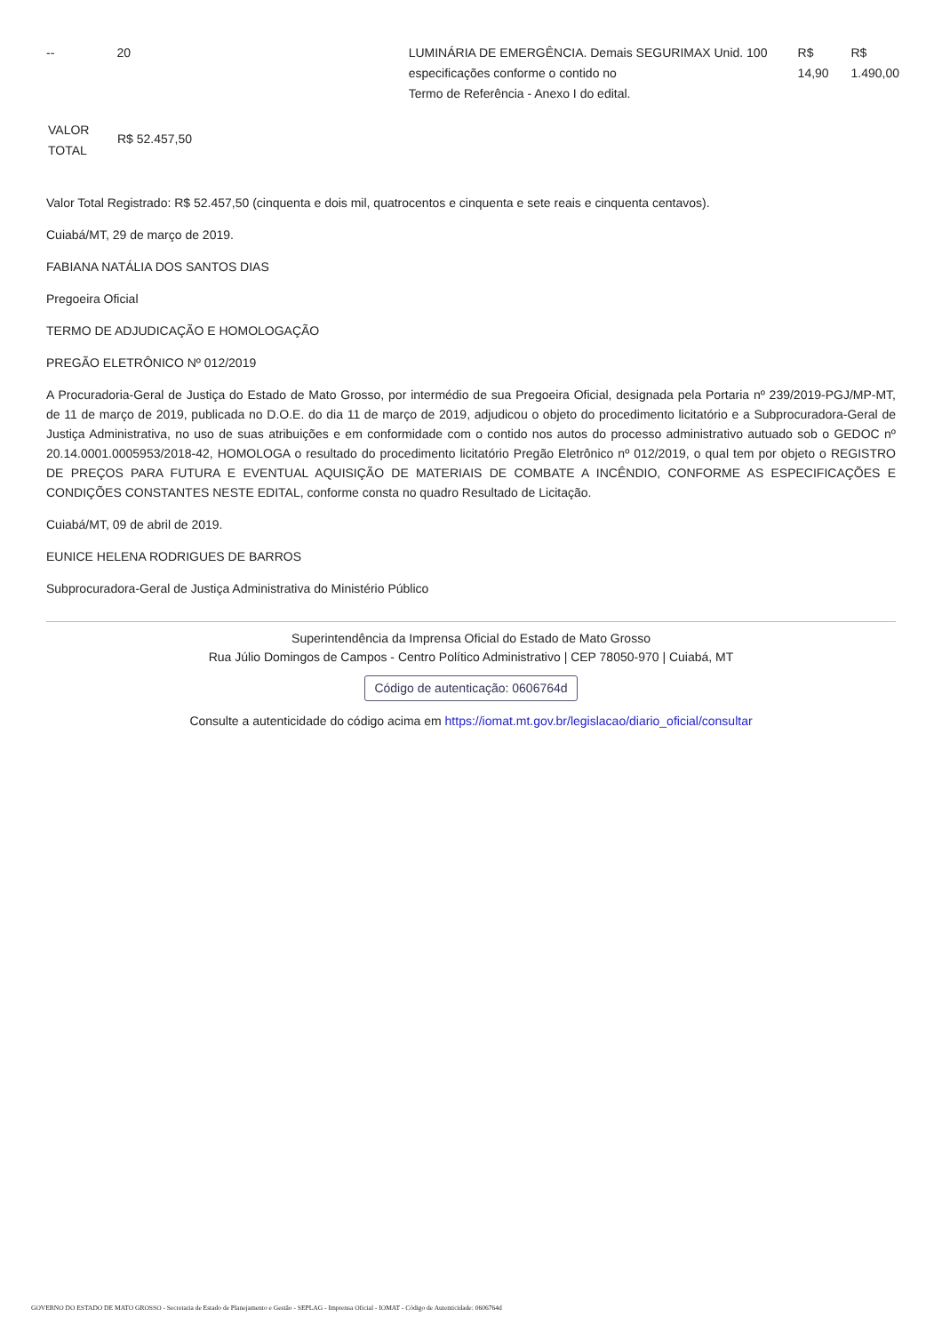| -- | 20 | | LUMINÁRIA DE EMERGÊNCIA. Demais SEGURIMAX Unid. 100 especificações conforme o contido no Termo de Referência - Anexo I do edital. | R$ 14,90 | R$ 1.490,00 |
| VALOR TOTAL | R$ 52.457,50 |
Valor Total Registrado: R$ 52.457,50 (cinquenta e dois mil, quatrocentos e cinquenta e sete reais e cinquenta centavos).
Cuiabá/MT, 29 de março de 2019.
FABIANA NATÁLIA DOS SANTOS DIAS
Pregoeira Oficial
TERMO DE ADJUDICAÇÃO E HOMOLOGAÇÃO
PREGÃO ELETRÔNICO Nº 012/2019
A Procuradoria-Geral de Justiça do Estado de Mato Grosso, por intermédio de sua Pregoeira Oficial, designada pela Portaria nº 239/2019-PGJ/MP-MT, de 11 de março de 2019, publicada no D.O.E. do dia 11 de março de 2019, adjudicou o objeto do procedimento licitatório e a Subprocuradora-Geral de Justiça Administrativa, no uso de suas atribuições e em conformidade com o contido nos autos do processo administrativo autuado sob o GEDOC nº 20.14.0001.0005953/2018-42, HOMOLOGA o resultado do procedimento licitatório Pregão Eletrônico nº 012/2019, o qual tem por objeto o REGISTRO DE PREÇOS PARA FUTURA E EVENTUAL AQUISIÇÃO DE MATERIAIS DE COMBATE A INCÊNDIO, CONFORME AS ESPECIFICAÇÕES E CONDIÇÕES CONSTANTES NESTE EDITAL, conforme consta no quadro Resultado de Licitação.
Cuiabá/MT, 09 de abril de 2019.
EUNICE HELENA RODRIGUES DE BARROS
Subprocuradora-Geral de Justiça Administrativa do Ministério Público
Superintendência da Imprensa Oficial do Estado de Mato Grosso
Rua Júlio Domingos de Campos - Centro Político Administrativo | CEP 78050-970 | Cuiabá, MT
Código de autenticação: 0606764d
Consulte a autenticidade do código acima em https://iomat.mt.gov.br/legislacao/diario_oficial/consultar
GOVERNO DO ESTADO DE MATO GROSSO - Secretaria de Estado de Planejamento e Gestão - SEPLAG - Imprensa Oficial - IOMAT - Código de Autenticidade: 0606764d